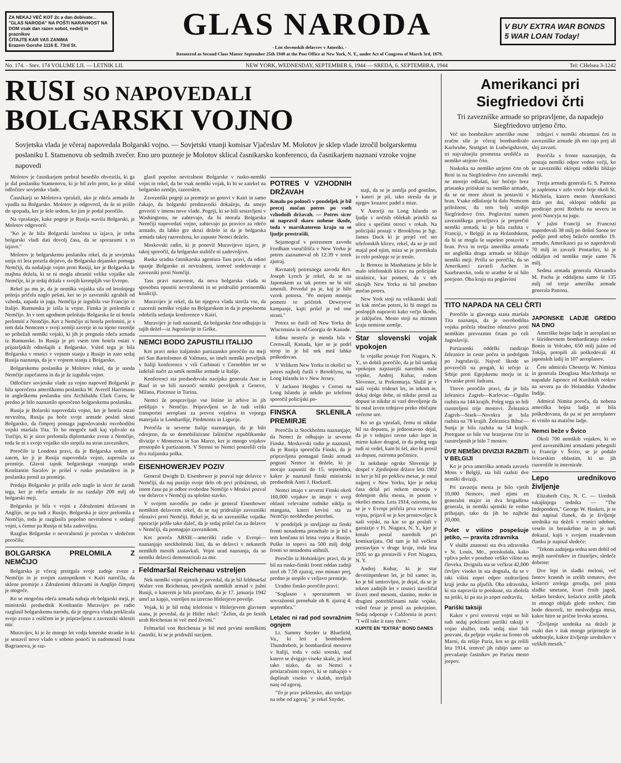ZA NEKAJ VEČ KOT 2c a dan dobivate... "GLAS NARODA" NA POŠTI NARAVNOST NA DOM vsak dan razen sobot, nedelj in praznikov
ČITAJTE KAR VAS ZANIMA
Erazem Gorshe 1116 E. 73rd St.
GLAS NARODA
- List slovenskih delavcev v Ameriki. -
Reentered as Second Class Matter September 25th 1940 at the Post Office at New York, N. Y., under Act of Congress of March 3rd, 1879.
V BUY EXTRA WAR BONDS 5 WAR LOAN Today!
No. 174. - Stev. 174 VOLUME LII. — LETNIK LII. NEW YORK, WEDNESDAY, SEPTEMBER 6, 1944 — SREDA, 6. SEPTEMBRA, 1944 Tel: CHelsea 3-1242
RUSI SO NAPOVEDALI
BOLGARSKI VOJNO
Sovjetska vlada je včeraj napovedala Bolgarski vojno. — Sovjetski vnanji komisar Vjačeslav M. Molotov je sklep vlade izročil bolgarskemu poslaniku I. Stamenovu ob sedmih zvečer. Eno uro pozneje je Molotov sklical časnikarsko konferenco, da časnikarjem naznani vzroke vojne napovedi
Molotov je časnikarjem prebral besedilo obvestila, ki ga je dal poslaniku Stamenovu, ki je bil zelo potrt, ko je slišal odločitev sovjetske vlade.
Časnikarji so Molotova vprašali, ako je rdeča armada že vpadla na Bolgarsko. Molotov je odgovoril, da še ni prišlo do spopada, ker je šele sedem, ko jim je podal poročilo.
Na vprašanje, kake pogoje je Rusija stavila Bolgarski, je Molotov odgovoril:
"Ko je že bila Bolgarski izročena ta izjava, je treba bolgarski vladi dati dovolj časa, da se sporazumi s to izjavo."
Molotov je bolgarskemu poslaniku rekel, da je sovjetska unija tri leta prezrla dejstvo, da Bolgarska dejansko pomaga Nemčiji, da nadaljuje vojno proti Rusiji, ker je Bolgarska le majhna dežela, ki se ni mogla ubraniti velike vojaške sile Nemčije, ki je tedaj držala v svojih krempljih vso Evropo.
Rekel pa mu je, da je nemška vojaška sila od letošnjega poletja pričela naglo pešati, ker so jo zavezniki zgrabili od vzhoda, zapada in juga. Nemčija je izgubila vso Francijo in Italijo. Rumunska je izšla iz vojne. Finska je prelomila z Nemčijo. In v tem ugodnem položaju Bolgarska še ni hotela prelomiti z Nemčijo. Ker z Nemčijo ni hotela prelomiti, je s tem dala Nemcem v svoji zemlji zavetje in na njeno ozemlje so pribežali nemški vojaki, ki jih je pregnala rdeča armada iz Rumunske. In Rusija je pri vsem tem hotela ostati v prijateljskih odnošajih z Bolgarsko. Vsled tega je bila Bolgarska v resnici v vojnem stanju z Rusijo in zato sedaj Rusija naznanja, da je v vojnem stanju z Boigarsko.
Bolgarskemu poslaniku je Molotov rekel, da je usoda Nemčije zapečatena in da je že izgubila vojno.
Odločitev sovjetske vlade za vojno napoved Bolgarski je bila sporočena ameriškemu poslaniku W. Averell Harrimanu in angleškemu poslaniku siru Archibaldu Clark Carru, še predno je bilo naznanilo sporočeno bolgarskemu poslaniku.
Rusija je Bolarski napovedala vojno, ker je hotela ostati nevtralna, Rusija pa hoče svoje armade poslati skozi Bolgarsko, da čimprej pomaga jugoslovanski osvobodilni vojski maršala Tita. To bo mogoče tudi kaj vplivalo na Turčijo, ki je sicer prelomila diplomatske zveze z Nemčijo, toda še ni s svojo vojaško silo stopila na stran zaveznikov.
Poročilo iz Londona pravi, da je Bolgarska sedem ur zatem, ko ji je Rusija napovedala vojno, zaprosila za premirje. Glavni tajnik bolgarskega vnanjega urada Konštantin Sarafov je prišel v rusko poslaništvo in je poslanika prosil za premirje.
Predaja Bolgarske je prišla zelo naglo in sicer že zaradi tega, ker je rdeča armada že na razdaljo 200 milj ob bolgarski meji.
Bolgarska je bila v vojni z Združenimi državami in Anglijo, ne pa tudi z Rusijo. Bolgarska je sicer prelomila z Nemčijo, toda je razglasila popolno nevtralnost v sedanji vojni, s čemur pa Rusija ni bila zadovoljna.
Razglas Bolgarske o nevtralnosti je poročan v sledečem poročilu:
BOLGARSKA PRELOMILA Z NEMČIJO
Bolgarska je včeraj pretrgala svoje zadnje zveze z Nemčijo in je svojim zastopnikom v Kairi naročila, da sklene premirje z Združenimi državami in Anglijo čimprej je mogoče.
Ko se mogočna rdeča armada nahaja ob bolgarski meji, je ministrski predsednik Konštantin Muravijev po radio razglasil bolgarskemu narodu, da je njegova vlada preklicala svojo zvezo z osiščem in je pripravljena z zavezniki skleniti mir.
Muravijev, ki je že mnogo let vodja kmetske stranke in ki je sestavil novo vlado v soboto ponoči in nadomestil Ivana Bagrianova, je raz-
glasil popolno nevtralnost Bolgarske v rusko-nemški vojni in rekel, da bo vsak nemški vojak, ki bi se zatekel na bolgarsko zemljo, razorožen.
Zavezniški pogoji za premirje so gotovi v Kairi in samo čakajo, da bolgarski predstavniki dokažejo, da smejo govoriti v imenu nove vlade. Pogoji, ki so bili sestavljeni v Washingtonu, ne zahtevajo, da bi morala Bolgarska Nemčiji napovedati vojno, zahtevajo pa pravico za rdečo armado, da lahko gre skozi deželo in da je bolgarska armada takoj razorožena, ko zapuste Nemci deželo.
Moskovski radio, ki je ponovil Muravijevo izjavo, je takoj sporočil, da bolgarsko stališče ni zadovoljivo.
Ruska uradna časnikarska agentura Tass pravi, da edino upanje Bolgarske ni nevtralnost, temveč sodelovanje z zavezniki proti Nemčiji.
Tass pravi naravnost, da nova bolgarska vlada ni sposobna opustiti nevtralnosti in se pridružiti protinemški koaliciji.
Muravijev je rekel, da bo njegova vlada storila vse, da razoroži nemške vojake na Bolgarskem in da je popolnoma odobrila sedanjo konferenco v Kairi.
Muravijev je tudi naznanil, da bolgarske čete odhajajo iz tujih dežel—iz Jugoslavije in Grške.
NEMCI BODO ZAPUSTILI ITALIJO
Kot pravi neko italjansko partizansko poročilo na meji pri San Bartolomeo di Valmara, so imeli nemški poveljnik v Italiji konferenco v vili Carbinati v Cernobbio ter so izdelali načrt za umik nemške armade iz Italije.
Konferenci sta predsedovala nacijska generala Aste in Rauf in so bili navzoči nemški poveljnik z Genove, Milana, Piacenze in Turina.
Nemci že pospravljajo vse listine in arhive in jih pošiljajo v Nemčijo. Pripravljeni so že tudi veliki transportni aeroplani za prevoz vojaštva in vojnega materjala iz Lombardije, Piedmonta in Ligurije.
Poročila iz severne Italije naznanjajo, da je bilo odrejeno, da so demobilizirane fašistične republikanske divizije v Monterosi in San Marco, ker je mnogo vojakov prestopilo k partizanom. V Stressi so Nemci postrelili cela dva italjanska polka.
EISENHOWERJEV POZIV
General Dwight D. Eisenhower je pozval tuje delavce v Nemčiji, da naj pustijo svoje delo ob prvi priložnosti, ob istem času pa je odbor svobodne Nemčije v Moskvi pozval vse delavce v Nemčiji na splošno stavko.
V svojem navodilu po radio je general Eisenhower nemškim delavcem rekel, da se naj pridružijo zavezniški ofenzivi proti Nemčiji. Rekel je, da so zavezniške vojaške operacije prišle tako daleč, da je sedaj prišel čas za delavce v Nemčiji, da pomagajo zaveznikom.
Kot poroča ABSIE—ameriški radio v Evropi—naznanjajo stockholmski listi, da so delavci v nekaterih nemških mestih zastavkali. Vojni urad naznanja, da so nemški delavci demonstrirali za mir.
Feldmaršal Reichenau vstreljen
Nek nemški vojni ujetnik je povedal, da je bil feldmaršal Walter von Reichenau, poveljnik nemških armad v južni Rusiji, o katerem je bila poročano, da je 17. januarja 1942 umrl za kapjo, vstreljen na izrecno Hitlerjevo povelje.
Vojak, ki je bil tedaj telefonist v Hitlerjevem glavnem stanu, je povedal, da je Hitler rekel: "Želim, da po šestih urah Reichenau ni več med živimi."
Felmaršal von Reichenau je bil med prvimi nemškimi častniki, ki se je pridružil nacijem.
POTRES V VZHODNIH DRŽAVAH
Kmalu po polnoči v pondeljek je bil precej močan potres po vseh vzhodnih državah. — Potres sicer ni napravil skoro nobene škode, toda v marsikaterem kraju so se ljudje prestrašili.
Sejzmograf v potresnem zavodu Fordham vseučilišča v New Yorku je potres zaznamoval ob 12:39 v torek zjutraj.
Ravnatelj potresnega zavoda Rev. Joseph Lynch je rekel, da se na Japonskem za tak potres ne bi niti zmenili. Povedal pa je, kaj je bilo vzrok potresa. "Po mojem mnenju pomeni to pričetek Deweyeve kampanje, kajti prišel je od one strani."
Potres so čutili od New Yorka do Wisconsina in od Georgia do Kanade.
Edina nesreča je menda bila v Cornwall, Kanada, kjer se je podrl strop in je bil nek mož lahko poškodovan.
V Velikem New Yorku in okolici so potres najbolj čutili v Brooklynu, na Long Islandu in v New Jersey.
V Jackson Heights v Coroni na Long Islandu je nekdo po telefonu sporočil policijski po-
FINSKA SKLENILA PREMIRJE
Poročila iz Stockholma naznanjajo, da Nemci že odhajajo iz severne Finske. Moskovski radio je naznanil, da je Rusija sporočila Finski, da je pripravljena pomagati finski armadi pognati Nemce iz dežele, ki jo morajo zapustiti do 15. septembra, kakor je naznanil finski ministrski predsednik Antti J. Hackzell.
Nemci imajo v severni Finski okoli 160,000 vojakov in imajo v svoji oblasti velevažne rudnike niklja in mangana, kateri kovini sta za Nemčijo neobhodno potrebni.
V pondeljek je streljanje na finski fronti nenadoma prenehalo in je bil s tem končana tri letna vojna z Rusijo. Puške in topovi na 500 milj dolgi fronti so nenadoma utihnili.
Poročilo iz Holsinkijev pravi, da je bil na rusko-finski fronti oddan zadnji strel ob 7.59 zjutraj, eno minuto prej, predno je stopilo v veljavo premirje.
Uradno finsko poročilo pravi:
"Soglasno s sporazumom so sovražnosti prenehale ob 8. zjutraj 4. septembra."
Letalec ni rad pod sovražnim ognjem
Lt. Sammy Snyder iz Bluefield, Va., ki leti z bombnikom Thundrebolt, je bombardiral mostove v Italiji, toda v ozki soteski, nad katero se dvigajo visoke skale, je letel tako nizko, da so Nemci s protizračnimi topovi, ki se nahajajo v duplinah visoko v skalah, streljali nanj od zgoraj.
"To je prav peklensko, ako streljajo na tebe od zgoraj," je rekel Snyder.
staji, da se je zemlja pod gostilno, v kateri je pil, tako stresla da je njegov kozarec padel z mize.
V Astoriji na Long Islandu so ljudje v nočnih oblekah pritekli na ulice s spečimi otroci v rokah. Na policijski postaji v Brooklynu je Sgt. James Duck ki je prejel več sto telefonskih klicev, rekel, da se je stol majal pod njim, miza se je premikala in celo poslopje se je treslo.
Iz Bronxu in Manhattana je bilo le malo telefonskih klicev na policijske stražnice, kar pomeni, da v teh okrajih New Yorka ni bil posebno močan potres.
New York stoji na velikanski skali in kak močan potres, ki bi mogel na poslopjih napraviti kako večjo škodo, je izključen. Mesto stoji na mirnem kraju nemirne zemlje.
Star slovenski vojak vpokojen
Iz vojaške postaje Fort Niagara, N. Y., so dobili poročilo, da je bil tamkaj vpokojen najstarejši narednik naše vojske, Andrej Kuhar, rodom Slovenec, iz Prekomurja. Služil je v naši vojski trideset let, in tekom te, dokaj dolge dobe, ni nikdar prosil za dopust in nikdar ni vzel dovoljenje da bi ostal izven trdnjave preko običajne večerne ure.
Ko so ga vprašali, čemu ni nikdar bil na dopustu, je jednostavno dejal, da je v trdnjavi ravno tako lepo in mirno kakor drugod, in da poleg tega tudi ni vedel, kam bi šel, ako bi prosil za dopust, oziroma počitnice.
Iz nekdanje ogrske Slovenije je dospel v Zjedinjene države leta 1902 in ker je bil po poklicu mesar, je ostal najprej v New Yorku, kjer je nekaj časa delal pri nekem mesarju v dolenjem delu mesta, in potem v okolici mesta. Leta 1914, oziroma, ko se je v Evropi pričela prva svetovna vojna, prijavil se je kot prostovoljec k naši vojski, na kar so ga poslali v garnizijo v Ft. Niagara, N. Y., kjer je kmalo postal narednik pri komisarijatu. Od tam je bil večkrat prestavljen v druge kraje, toda leta 1935 so ga prestavili v Fort Niagara, N. Y.
Andrej Kuhar, ki je star devetinpetdeset let, je bil samec in, ko je bil umirovljen, je dejal, da se je tekom zadnjih let v resnici naveličal živeti med mesom, slanino, moko in drugimi potrebščinami naše vojske, vsled česar je prosil za pokojnino. Sedaj odpotuje v California in pravi: "I will take it easy there."
KUPITE EN "EXTRA" BOND DANES
Amerikanci pri
Siegfriedovi črti
Tri zavezniške armade so pripravljene, da napadejo Siegfriedovo utrjeno črto.
Več sto bombnikov ameriške osme zračne sile je včeraj bombardiralo Karlsruhe, Stuttgart in Ludwigshaven, tri najvažnejša prometna središča za nemško utrjeno črto.
Naskoka na nemško utrjeno črto ob Reni in na Siegfriedovo črto zavezniki ne morejo odlašati, ker hočejo brez pristanka pritiskati na nemško armado, da se ne more zbrati in postaviti v bran. Vsako odlašanje bi dalo Nemcem priložnost, da tem bolj utrdijo Siegfriedovo črto. Poglavitni namen zavezniškega poveljstva je preprečiti nemški armadi, ki je bila razbita v Franciji, v Belgiji in na Holandskem, da bi se mogla še uspešno postaviti v bran. Prva in tretja ameriška armada ter angleška druga armada se bližajo nemški meji. Prišla so poročila, da so Amerikanci zavzeli Aachen in Saarbrueckn, toda to uradno še ni bilo potrjeno. Oba kraja sta poglavitni
trdnjavi v nemški obramzni črti in zavezniške armade jih mo rajo prej ali slej zavzeti.
Poročila s fronte naznanjajo, da postaja nemški odpor vedno večji, ko se zavezniški oklopni oddelki bližajo meji.
Tretja armada generala G. S. Pattona je zapletena v zelo vroče boje okoli St. Michiela, katero mesto Amerikanci drže pet dni, oklopni oddelki pa prodirajo proti Rethelu na severu in proti Nancyju na jugu.
V južni Franciji so Francozi napredovali 38 milj po dolini Saone ter podijo pred seboj bežečo nemško 19. armado, Amerikanci pa so napredovali 70 milj in zavzeli Pontarlier, ki je oddaljen od nemške meje samo 76 milj.
Sedma armada generala Alexandra M. Pacha je oddaljena samo še 135 milj od tretje ameriške armade generala Pattona.
TITO NAPADA NA CELI ČRTI
Poročilo iz glavnega stana maršala Tita naznanja, da je osvobodilna vojska pričela obsežno ofenzivo proti nemškim prevoznim črtam po celi Jugoslaviji.
Partizanski oddelki razdirajo železnice in ceste počez in podolgem po Jugoslaviji. Največ škode so povzročili na progah, ki tečejo iz Srbije proti Egejskemu morju in iz Hrvatske proti Jadranu.
Titovo poročilo pravi, da je bila železnica Zagreb—Karlovac—Ogulin razbita na 144 krajih. Poleg tega so bili razstreljeni trije mostovi. Železnica Zagreb—Sisek—Novskra je bila razbita na 78 krajih. Železnica Bihać—Sunja je bila razbita na 54 krajih. Pretrgane so bile vse brzojavne črte in razstreljenih je bilo 7 mostov.
DVE NEMŠKI DIVIZIJI RAZBITI V BELGIJI
Ko je prva ameriška armada zavzela Mons v Belgiji, sta bili razbiti dve nemški diviziji.
Pri zavzetju mesta je bilo vjetih 10,000 Nemcev, med njimi en generalni major in dva brigadirna generala, in nemški ujetniki še vedno prihajajo, tako da jih bo najbrže 20,000.
Polet v višino pospešuje jetiko, — pravita zdravnika
V službi znanosti sta dva zdravnika v St. Louis, Mo., preiskušala, kako vpliva polet v posebno veliko višino na človeka. Dvignila sta se večkrat 42,000 čevljev visoko in sta dognala, da se v taki višini zopet odpro ozdravljeni kraji jetike na pljučih. Oba zdravnika, ki sta napravila te poiskuse, sta zbolela na jetiki, ki pa sta jo zopet ozdravila.
Pariški taksiji
Kakor v prvi svetovni vojni so bili tudi sedaj poklicani pariški taksiji v vojno službo, toda sedaj niso bili pozvani, da peljejo vojake na fronto ob Marni, da rešijo Pariz, kot so ga rešili leta 1914, temveč jih rabijo samo za prevažanje častnikov po Parizu mesto jeepov.
JAPONSKE LADJE GREDO NA DNO
Ameriške bojne ladje in aeroplani so v štiridnevnem bombardiranju otokov Bonin in Volcabo, 650 milj južno od Tokija, potopili ali poškodovali 41 japonskih ladij in 107 aeroplanov.
Čete admirala Chesterja W. Nimitza in generala Douglasa MacArthurja so napadale Japonce od Kurilskih otokov na severu pa do Holandske Vzhodne Indije.
Admiral Nimitz poroča, da nobena ameriška bojna ladja ni bila poškodovana, da pa se pet aeroplanov ni vrnilo na matične ladje.
Nemci beže v Švico
Okoli 700 nemških vojakov, ki so pred zavezniškimi armadami pobegnili iz Francije v Švico, se je podalo švicarskim oblastim, ki so jih razorožile in internirale.
Lepo urednikovo življenje
Elizabeth City, N. C. — Urednik tukajšnjega tednika — "The Independent," George W. Haskett, je te dni napisal članek, da je življenje urednika na deželi v resnici udobno, veselo in brezskrbno in to je tudi dokazal, kajti v svojem tozadevnem članku je napisal sledeče:
"Tekom zadnjega tedna sem dobil od mojih naročnikov in čitateljev, sledeče dobrote:
Dve lepi in sladki meloni, več funtov krasnih in zrelih tomatov, dve košarici zrelega grozdja, pol pinta sladke smetane, kvart črnih jagod, košaro breskev, košarico zrelih jabolk in mnogo obljub glede orehov, čim bodo dozoreli, ter medvedjega mesa, kakor hitro se prične lovska sezona.
"Življenje urednika na deželi je vsaki dan v itak mnogo prijetnejše in udobnejše, kakor življenje urednikov v velikih mestih."